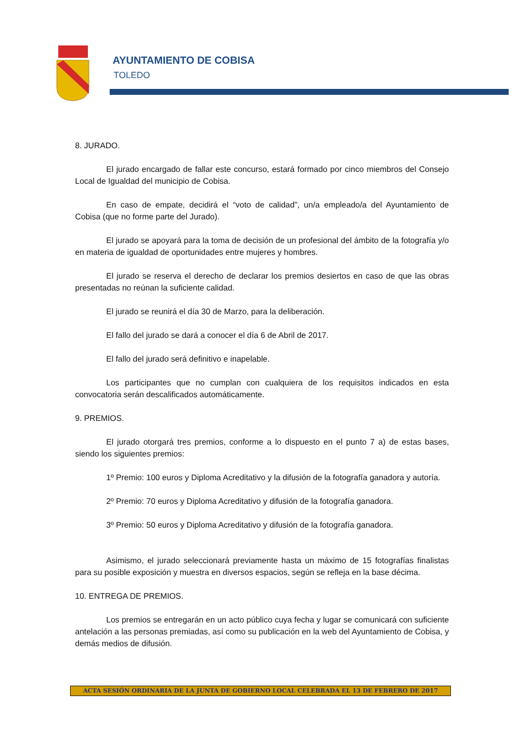AYUNTAMIENTO DE COBISA
TOLEDO
8. JURADO.
El jurado encargado de fallar este concurso, estará formado por cinco miembros del Consejo Local de Igualdad del municipio de Cobisa.
En caso de empate, decidirá el “voto de calidad”, un/a empleado/a del Ayuntamiento de Cobisa (que no forme parte del Jurado).
El jurado se apoyará para la toma de decisión de un profesional del ámbito de la fotografía y/o en materia de igualdad de oportunidades entre mujeres y hombres.
El jurado se reserva el derecho de declarar los premios desiertos en caso de que las obras presentadas no reúnan la suficiente calidad.
El jurado se reunirá el día 30 de Marzo, para la deliberación.
El fallo del jurado se dará a conocer el día 6 de Abril de 2017.
El fallo del jurado será definitivo e inapelable.
Los participantes que no cumplan con cualquiera de los requisitos indicados en esta convocatoria serán descalificados automáticamente.
9. PREMIOS.
El jurado otorgará tres premios, conforme a lo dispuesto en el punto 7 a) de estas bases, siendo los siguientes premios:
1º Premio: 100 euros y Diploma Acreditativo y la difusión de la fotografía ganadora y autoría.
2º Premio: 70 euros y Diploma Acreditativo y difusión de la fotografía ganadora.
3º Premio: 50 euros y Diploma Acreditativo y difusión de la fotografía ganadora.
Asimismo, el jurado seleccionará previamente hasta un máximo de 15 fotografías finalistas para su posible exposición y muestra en diversos espacios, según se refleja en la base décima.
10. ENTREGA DE PREMIOS.
Los premios se entregarán en un acto público cuya fecha y lugar se comunicará con suficiente antelación a las personas premiadas, así como su publicación en la web del Ayuntamiento de Cobisa, y demás medios de difusión.
ACTA SESIÓN ORDINARIA DE LA JUNTA DE GOBIERNO LOCAL CELEBRADA EL 13 DE FEBRERO DE 2017